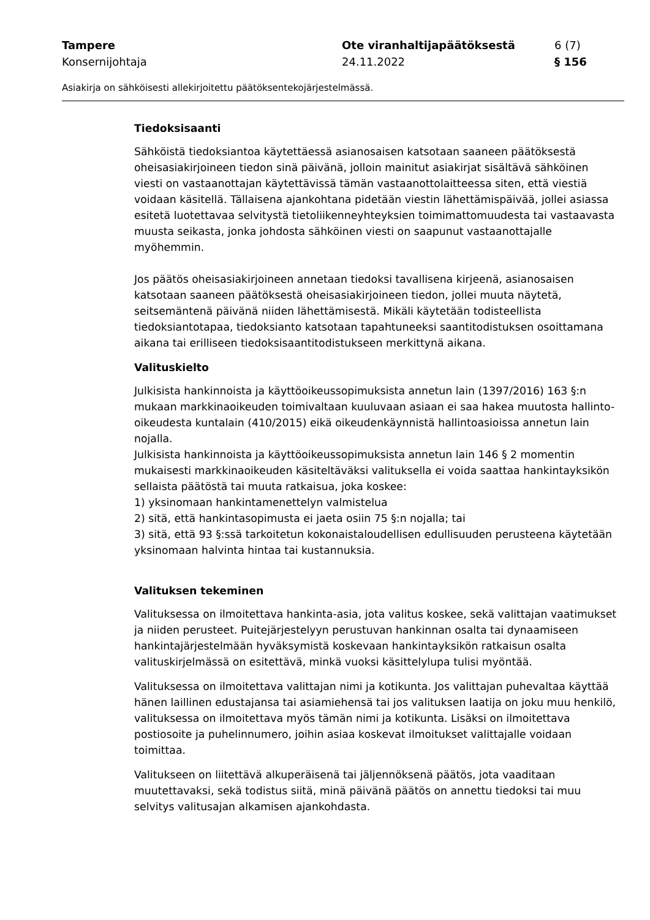Tampere Ote viranhaltijapäätöksestä 6 (7)
Konsernijohtaja 24.11.2022 § 156
Asiakirja on sähköisesti allekirjoitettu päätöksentekojärjestelmässä.
Tiedoksisaanti
Sähköistä tiedoksiantoa käytettäessä asianosaisen katsotaan saaneen päätöksestä oheisasiakirjoineen tiedon sinä päivänä, jolloin mainitut asiakirjat sisältävä sähköinen viesti on vastaanottajan käytettävissä tämän vastaanottolaitteessa siten, että viestiä voidaan käsitellä. Tällaisena ajankohtana pidetään viestin lähettämispäivää, jollei asiassa esitetä luotettavaa selvitystä tietoliikenneyhteyksien toimimattomuudesta tai vastaavasta muusta seikasta, jonka johdosta sähköinen viesti on saapunut vastaanottajalle myöhemmin.
Jos päätös oheisasiakirjoineen annetaan tiedoksi tavallisena kirjeenä, asianosaisen katsotaan saaneen päätöksestä oheisasiakirjoineen tiedon, jollei muuta näytetä, seitsemäntenä päivänä niiden lähettämisestä. Mikäli käytetään todisteellista tiedoksiantotapaa, tiedoksianto katsotaan tapahtuneeksi saantitodistuksen osoittamana aikana tai erilliseen tiedoksisaantitodistukseen merkittynä aikana.
Valituskielto
Julkisista hankinnoista ja käyttöoikeussopimuksista annetun lain (1397/2016) 163 §:n mukaan markkinaoikeuden toimivaltaan kuuluvaan asiaan ei saa hakea muutosta hallinto-oikeudesta kuntalain (410/2015) eikä oikeudenkäynnistä hallintoasioissa annetun lain nojalla.
Julkisista hankinnoista ja käyttöoikeussopimuksista annetun lain 146 § 2 momentin mukaisesti markkinaoikeuden käsiteltäväksi valituksella ei voida saattaa hankintayksikön sellaista päätöstä tai muuta ratkaisua, joka koskee:
1) yksinomaan hankintamenettelyn valmistelua
2) sitä, että hankintasopimusta ei jaeta osiin 75 §:n nojalla; tai
3) sitä, että 93 §:ssä tarkoitetun kokonaistaloudellisen edullisuuden perusteena käytetään yksinomaan halvinta hintaa tai kustannuksia.
Valituksen tekeminen
Valituksessa on ilmoitettava hankinta-asia, jota valitus koskee, sekä valittajan vaatimukset ja niiden perusteet. Puitejärjestelyyn perustuvan hankinnan osalta tai dynaamiseen hankintajärjestelmään hyväksymistä koskevaan hankintayksikön ratkaisun osalta valituskirjelmässä on esitettävä, minkä vuoksi käsittelylupa tulisi myöntää.
Valituksessa on ilmoitettava valittajan nimi ja kotikunta. Jos valittajan puhevaltaa käyttää hänen laillinen edustajansa tai asiamiehensä tai jos valituksen laatija on joku muu henkilö, valituksessa on ilmoitettava myös tämän nimi ja kotikunta. Lisäksi on ilmoitettava postiosoite ja puhelinnumero, joihin asiaa koskevat ilmoitukset valittajalle voidaan toimittaa.
Valitukseen on liitettävä alkuperäisenä tai jäljennöksenä päätös, jota vaaditaan muutettavaksi, sekä todistus siitä, minä päivänä päätös on annettu tiedoksi tai muu selvitys valitusajan alkamisen ajankohdasta.